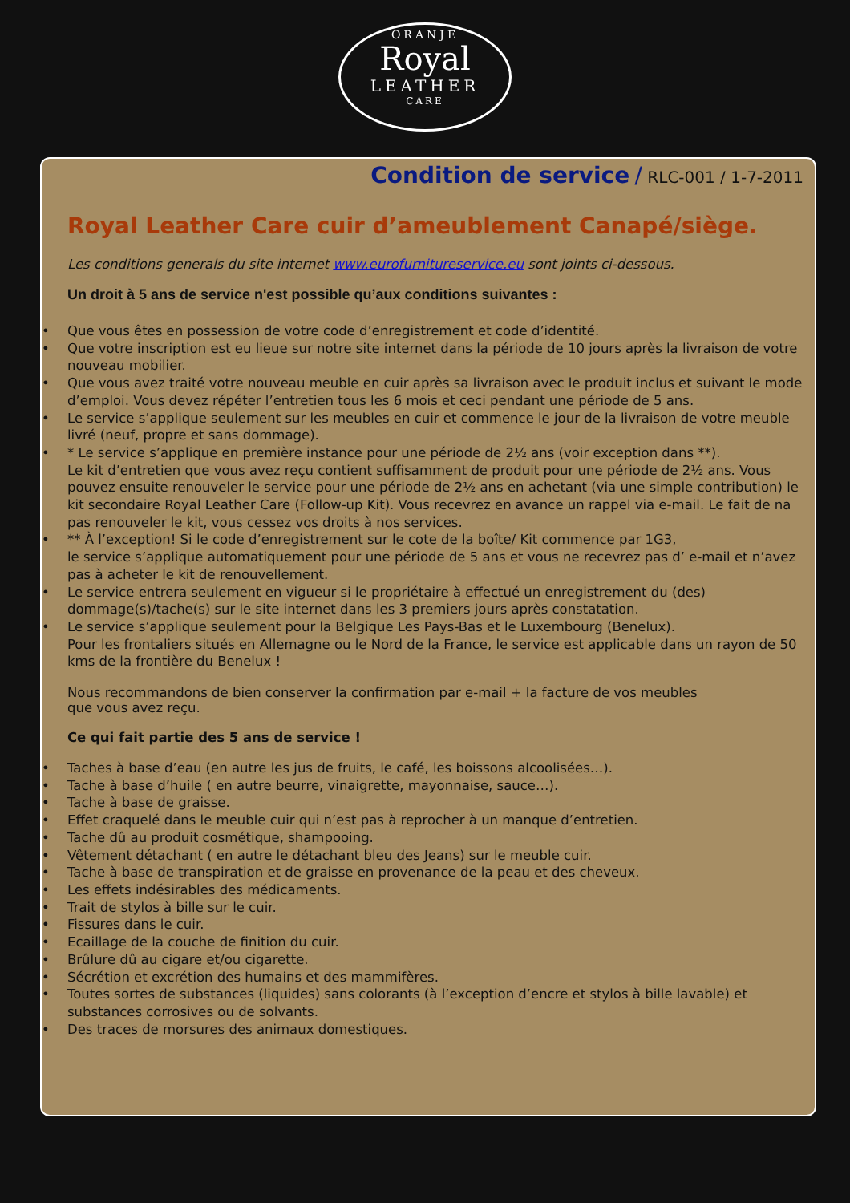ORANJE
Royal
LEATHER
CARE
Condition de service / RLC-001 / 1-7-2011
Royal Leather Care cuir d’ameublement Canapé/siège.
Les conditions generals du site internet www.eurofurnitureservice.eu sont joints ci-dessous.
Un droit à 5 ans de service n'est possible qu’aux conditions suivantes :
Que vous êtes en possession de votre code d’enregistrement et code d’identité.
Que votre inscription est eu lieue sur notre site internet dans la période de 10 jours après la livraison de votre nouveau mobilier.
Que vous avez traité votre nouveau meuble en cuir après sa livraison avec le produit inclus et suivant le mode d’emploi. Vous devez répéter l’entretien tous les 6 mois et ceci pendant une période de 5 ans.
Le service s’applique seulement sur les meubles en cuir et commence le jour de la livraison de votre meuble livré (neuf, propre et sans dommage).
* Le service s’applique en première instance pour une période de 2½ ans (voir exception dans **).
Le kit d’entretien que vous avez reçu contient suffisamment de produit pour une période de 2½ ans. Vous pouvez ensuite renouveler le service pour une période de 2½ ans en achetant (via une simple contribution) le kit secondaire Royal Leather Care (Follow-up Kit). Vous recevrez en avance un rappel via e-mail. Le fait de na pas renouveler le kit, vous cessez vos droits à nos services.
** À l’exception! Si le code d’enregistrement sur le cote de la boîte/ Kit commence par 1G3,
le service s’applique automatiquement pour une période de 5 ans et vous ne recevrez pas d’ e-mail et n’avez pas à acheter le kit de renouvellement.
Le service entrera seulement en vigueur si le propriétaire à effectué un enregistrement du (des) dommage(s)/tache(s) sur le site internet dans les 3 premiers jours après constatation.
Le service s’applique seulement pour la Belgique Les Pays-Bas et le Luxembourg (Benelux).
Pour les frontaliers situés en Allemagne ou le Nord de la France, le service est applicable dans un rayon de 50 kms de la frontière du Benelux !
Nous recommandons de bien conserver la confirmation par e-mail + la facture de vos meubles
que vous avez reçu.
Ce qui fait partie des 5 ans de service !
Taches à base d’eau (en autre les jus de fruits, le café, les boissons alcoolisées…).
Tache à base d’huile ( en autre beurre, vinaigrette, mayonnaise, sauce…).
Tache à base de graisse.
Effet craquelé dans le meuble cuir qui n’est pas à reprocher à un manque d’entretien.
Tache dû au produit cosmétique, shampooing.
Vêtement détachant ( en autre le détachant bleu des Jeans) sur le meuble cuir.
Tache à base de transpiration et de graisse en provenance de la peau et des cheveux.
Les effets indésirables des médicaments.
Trait de stylos à bille sur le cuir.
Fissures dans le cuir.
Ecaillage de la couche de finition du cuir.
Brûlure dû au cigare et/ou cigarette.
Sécrétion et excrétion des humains et des mammifères.
Toutes sortes de substances (liquides) sans colorants (à l’exception d’encre et stylos à bille lavable) et substances corrosives ou de solvants.
Des traces de morsures des animaux domestiques.